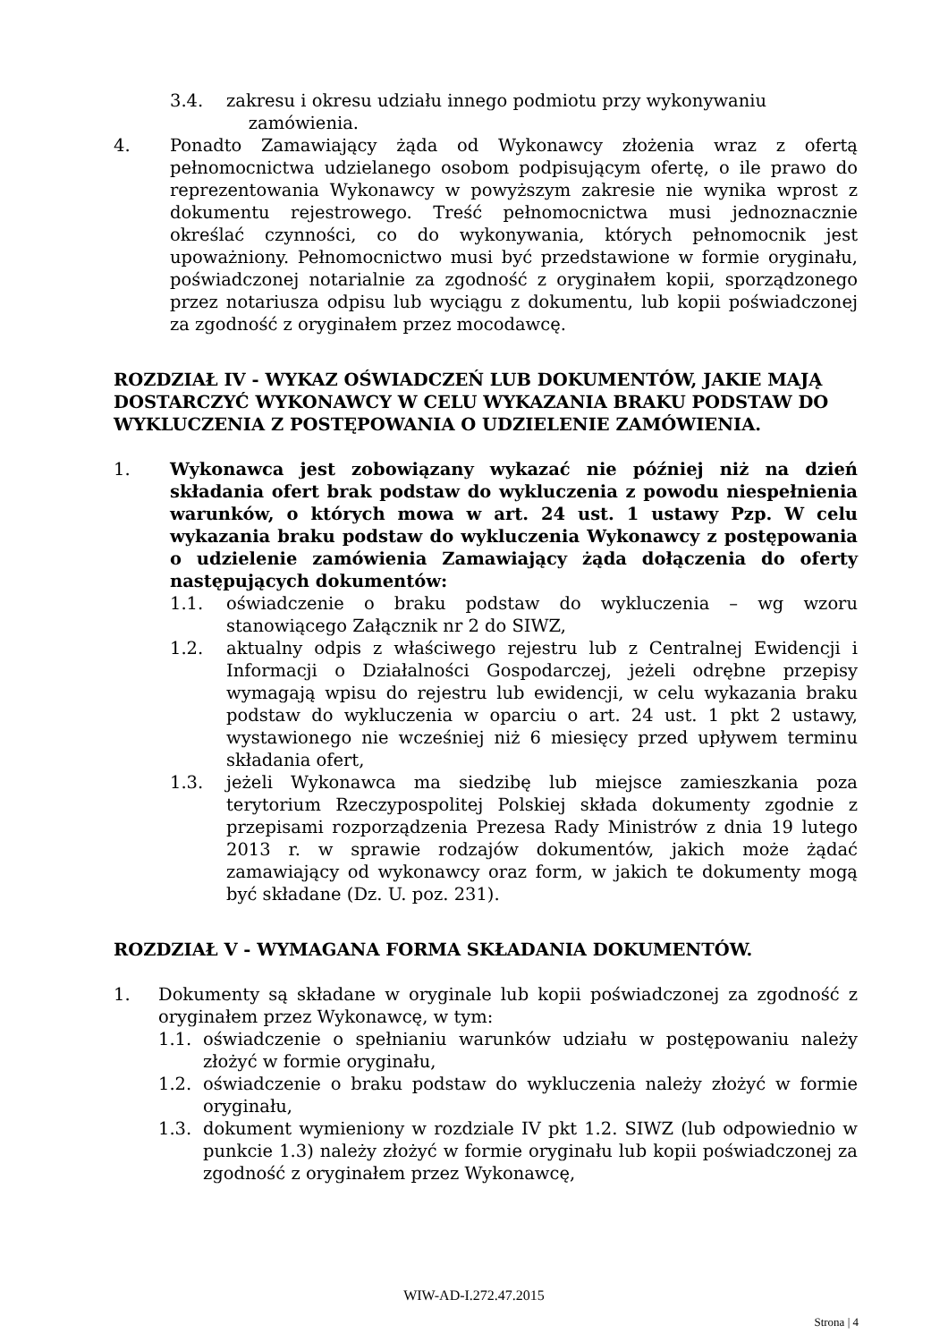3.4. zakresu i okresu udziału innego podmiotu przy wykonywaniu
zamówienia.
4. Ponadto Zamawiający żąda od Wykonawcy złożenia wraz z ofertą pełnomocnictwa udzielanego osobom podpisującym ofertę, o ile prawo do reprezentowania Wykonawcy w powyższym zakresie nie wynika wprost z dokumentu rejestrowego. Treść pełnomocnictwa musi jednoznacznie określać czynności, co do wykonywania, których pełnomocnik jest upoważniony. Pełnomocnictwo musi być przedstawione w formie oryginału, poświadczonej notarialnie za zgodność z oryginałem kopii, sporządzonego przez notariusza odpisu lub wyciągu z dokumentu, lub kopii poświadczonej za zgodność z oryginałem przez mocodawcę.
ROZDZIAŁ IV - WYKAZ OŚWIADCZEŃ LUB DOKUMENTÓW, JAKIE MAJĄ DOSTARCZYĆ WYKONAWCY W CELU WYKAZANIA BRAKU PODSTAW DO WYKLUCZENIA Z POSTĘPOWANIA O UDZIELENIE ZAMÓWIENIA.
1. Wykonawca jest zobowiązany wykazać nie później niż na dzień składania ofert brak podstaw do wykluczenia z powodu niespełnienia warunków, o których mowa w art. 24 ust. 1 ustawy Pzp. W celu wykazania braku podstaw do wykluczenia Wykonawcy z postępowania o udzielenie zamówienia Zamawiający żąda dołączenia do oferty następujących dokumentów:
1.1. oświadczenie o braku podstaw do wykluczenia – wg wzoru stanowiącego Załącznik nr 2 do SIWZ,
1.2. aktualny odpis z właściwego rejestru lub z Centralnej Ewidencji i Informacji o Działalności Gospodarczej, jeżeli odrębne przepisy wymagają wpisu do rejestru lub ewidencji, w celu wykazania braku podstaw do wykluczenia w oparciu o art. 24 ust. 1 pkt 2 ustawy, wystawionego nie wcześniej niż 6 miesięcy przed upływem terminu składania ofert,
1.3. jeżeli Wykonawca ma siedzibę lub miejsce zamieszkania poza terytorium Rzeczypospolitej Polskiej składa dokumenty zgodnie z przepisami rozporządzenia Prezesa Rady Ministrów z dnia 19 lutego 2013 r. w sprawie rodzajów dokumentów, jakich może żądać zamawiający od wykonawcy oraz form, w jakich te dokumenty mogą być składane (Dz. U. poz. 231).
ROZDZIAŁ V - WYMAGANA FORMA SKŁADANIA DOKUMENTÓW.
1. Dokumenty są składane w oryginale lub kopii poświadczonej za zgodność z oryginałem przez Wykonawcę, w tym:
1.1. oświadczenie o spełnianiu warunków udziału w postępowaniu należy złożyć w formie oryginału,
1.2. oświadczenie o braku podstaw do wykluczenia należy złożyć w formie oryginału,
1.3. dokument wymieniony w rozdziale IV pkt 1.2. SIWZ (lub odpowiednio w punkcie 1.3) należy złożyć w formie oryginału lub kopii poświadczonej za zgodność z oryginałem przez Wykonawcę,
WIW-AD-I.272.47.2015
Strona | 4